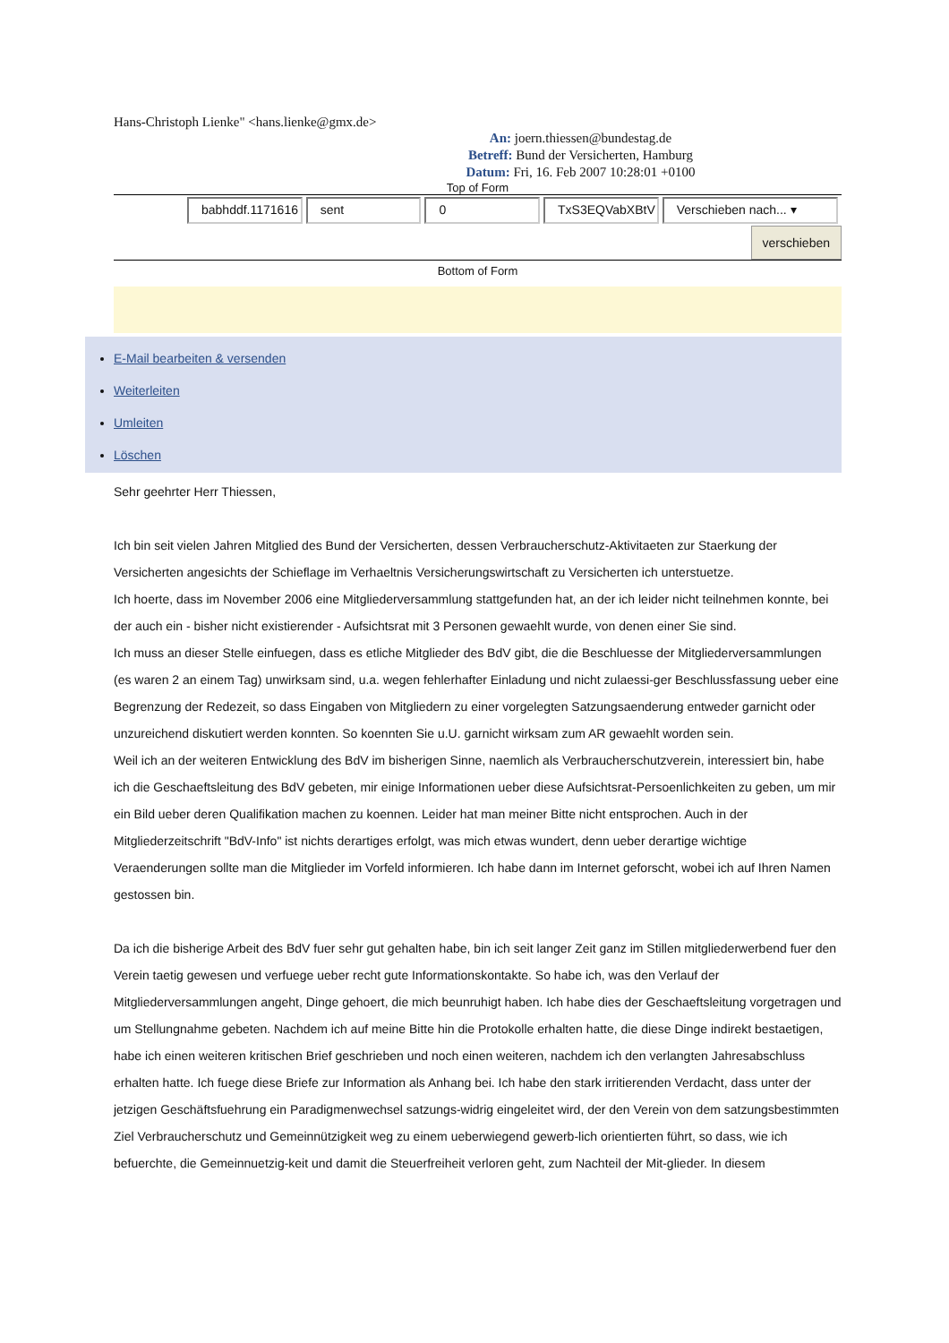Hans-Christoph Lienke" <hans.lienke@gmx.de>
An: joern.thiessen@bundestag.de
Betreff: Bund der Versicherten, Hamburg
Datum: Fri, 16. Feb 2007 10:28:01 +0100
Top of Form
babhddf.1171616 sent 0 TxS3EQVabXBtV Verschieben nach... ▾
verschieben
Bottom of Form
E-Mail bearbeiten & versenden
Weiterleiten
Umleiten
Löschen
Sehr geehrter Herr Thiessen,
Ich bin seit vielen Jahren Mitglied des Bund der Versicherten, dessen Verbraucherschutz-Aktivitaeten zur Staerkung der Versicherten angesichts der Schieflage im Verhaeltnis Versicherungswirtschaft zu Versicherten ich unterstuetze.
Ich hoerte, dass im November 2006 eine Mitgliederversammlung stattgefunden hat, an der ich leider nicht teilnehmen konnte, bei der auch ein - bisher nicht existierender - Aufsichtsrat mit 3 Personen gewaehlt wurde, von denen einer Sie sind.
Ich muss an dieser Stelle einfuegen, dass es etliche Mitglieder des BdV gibt, die die Beschluesse der Mitgliederversammlungen (es waren 2 an einem Tag) unwirksam sind, u.a. wegen fehlerhafter Einladung und nicht zulaessi-ger Beschlussfassung ueber eine Begrenzung der Redezeit, so dass Eingaben von Mitgliedern zu einer vorgelegten Satzungsaenderung entweder garnicht oder unzureichend diskutiert werden konnten. So koennten Sie u.U. garnicht wirksam zum AR gewaehlt worden sein.
Weil ich an der weiteren Entwicklung des BdV im bisherigen Sinne, naemlich als Verbraucherschutzverein, interessiert bin, habe ich die Geschaeftsleitung des BdV gebeten, mir einige Informationen ueber diese Aufsichtsrat-Persoenlichkeiten zu geben, um mir ein Bild ueber deren Qualifikation machen zu koennen. Leider hat man meiner Bitte nicht entsprochen. Auch in der Mitgliederzeitschrift "BdV-Info" ist nichts derartiges erfolgt, was mich etwas wundert, denn ueber derartige wichtige Veraenderungen sollte man die Mitglieder im Vorfeld informieren. Ich habe dann im Internet geforscht, wobei ich auf Ihren Namen gestossen bin.
Da ich die bisherige Arbeit des BdV fuer sehr gut gehalten habe, bin ich seit langer Zeit ganz im Stillen mitgliederwerbend fuer den Verein taetig gewesen und verfuege ueber recht gute Informationskontakte. So habe ich, was den Verlauf der Mitgliederversammlungen angeht, Dinge gehoert, die mich beunruhigt haben. Ich habe dies der Geschaeftsleitung vorgetragen und um Stellungnahme gebeten. Nachdem ich auf meine Bitte hin die Protokolle erhalten hatte, die diese Dinge indirekt bestaetigen, habe ich einen weiteren kritischen Brief geschrieben und noch einen weiteren, nachdem ich den verlangten Jahresabschluss erhalten hatte. Ich fuege diese Briefe zur Information als Anhang bei. Ich habe den stark irritierenden Verdacht, dass unter der jetzigen Geschäftsfuehrung ein Paradigmenwechsel satzungs-widrig eingeleitet wird, der den Verein von dem satzungsbestimmten Ziel Verbraucherschutz und Gemeinnützigkeit weg zu einem ueberwiegend gewerb-lich orientierten führt, so dass, wie ich befuerchte, die Gemeinnuetzig-keit und damit die Steuerfreiheit verloren geht, zum Nachteil der Mit-glieder. In diesem